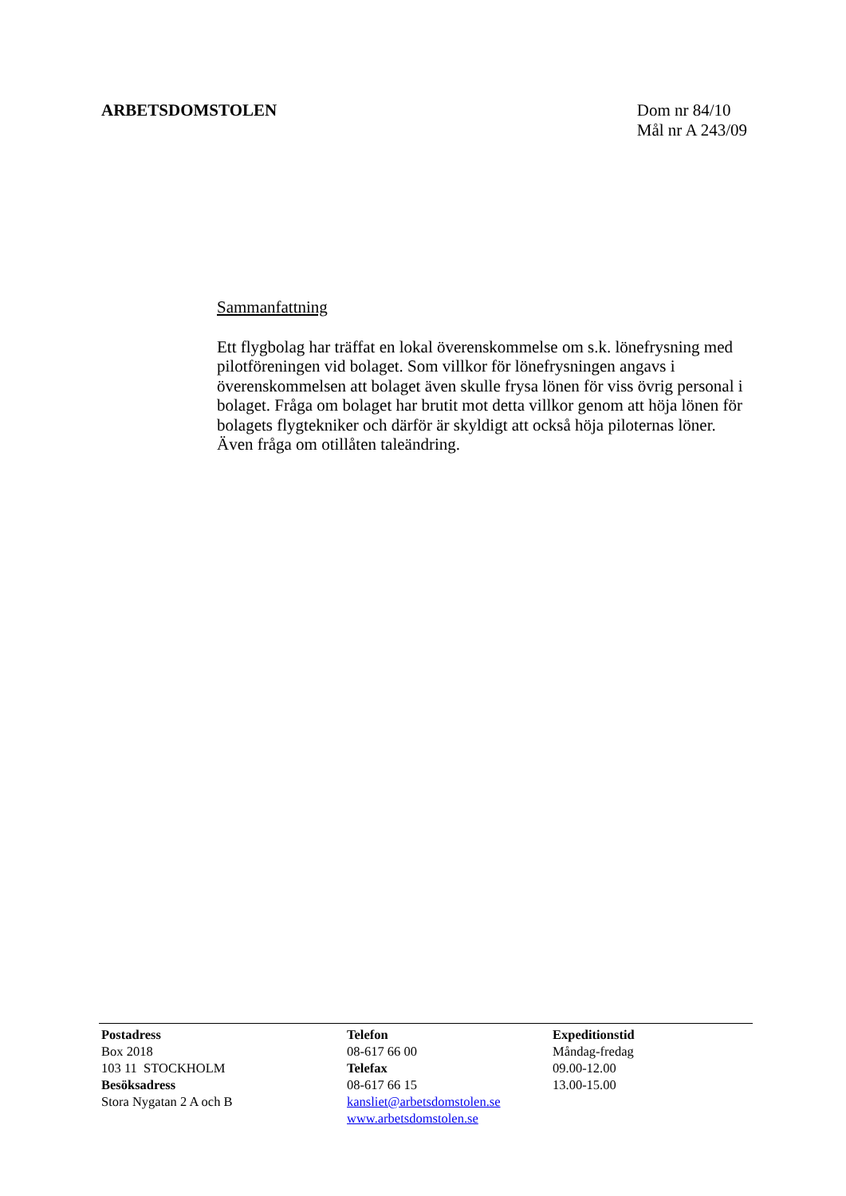ARBETSDOMSTOLEN Dom nr 84/10
Mål nr A 243/09
Sammanfattning
Ett flygbolag har träffat en lokal överenskommelse om s.k. lönefrysning med pilotföreningen vid bolaget. Som villkor för lönefrysningen angavs i överenskommelsen att bolaget även skulle frysa lönen för viss övrig personal i bolaget. Fråga om bolaget har brutit mot detta villkor genom att höja lönen för bolagets flygtekniker och därför är skyldigt att också höja piloternas löner. Även fråga om otillåten taleändring.
Postadress
Box 2018
103 11 STOCKHOLM
Besöksadress
Stora Nygatan 2 A och B
Telefon
08-617 66 00
Telefax
08-617 66 15
kansliet@arbetsdomstolen.se
www.arbetsdomstolen.se
Expeditionstid
Måndag-fredag
09.00-12.00
13.00-15.00